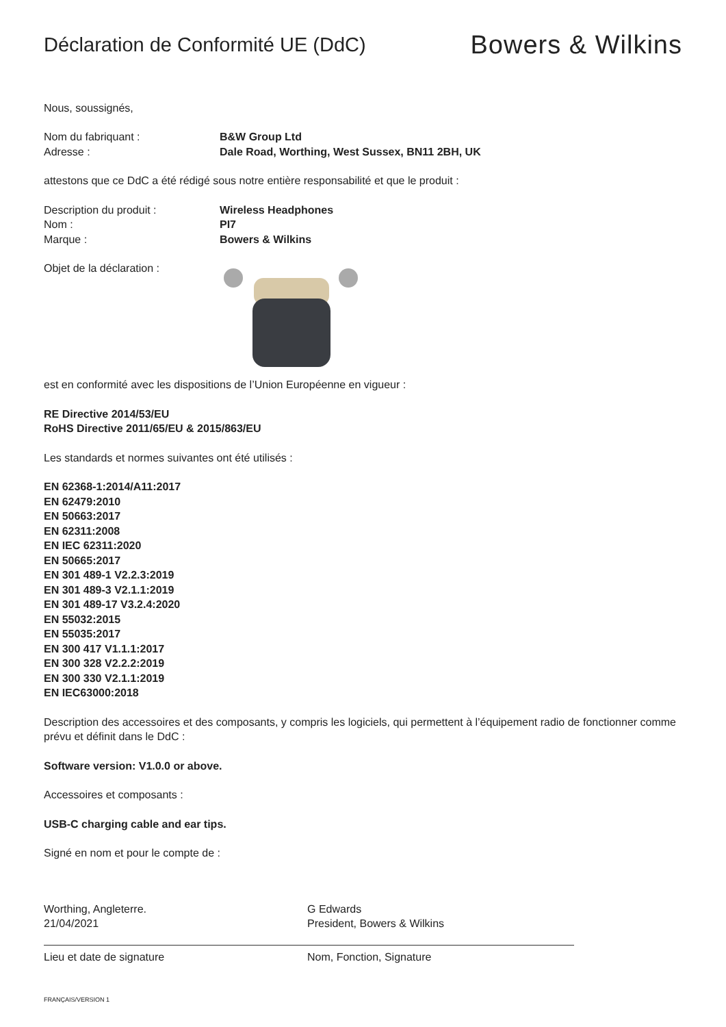Déclaration de Conformité UE (DdC)
Bowers & Wilkins
Nous, soussignés,
Nom du fabriquant : B&W Group Ltd
Adresse : Dale Road, Worthing, West Sussex, BN11 2BH, UK
attestons que ce DdC a été rédigé sous notre entière responsabilité et que le produit :
Description du produit : Wireless Headphones
Nom : PI7
Marque : Bowers & Wilkins
Objet de la déclaration :
est en conformité avec les dispositions de l’Union Européenne en vigueur :
RE Directive 2014/53/EU
RoHS Directive 2011/65/EU & 2015/863/EU
Les standards et normes suivantes ont été utilisés :
EN 62368-1:2014/A11:2017
EN 62479:2010
EN 50663:2017
EN 62311:2008
EN IEC 62311:2020
EN 50665:2017
EN 301 489-1 V2.2.3:2019
EN 301 489-3 V2.1.1:2019
EN 301 489-17 V3.2.4:2020
EN 55032:2015
EN 55035:2017
EN 300 417 V1.1.1:2017
EN 300 328 V2.2.2:2019
EN 300 330 V2.1.1:2019
EN IEC63000:2018
Description des accessoires et des composants, y compris les logiciels, qui permettent à l’équipement radio de fonctionner comme prévu et définit dans le DdC :
Software version: V1.0.0 or above.
Accessoires et composants :
USB-C charging cable and ear tips.
Signé en nom et pour le compte de :
Worthing, Angleterre.
21/04/2021
Lieu et date de signature
G Edwards
President, Bowers & Wilkins
Nom, Fonction, Signature
FRANÇAIS/VERSION 1